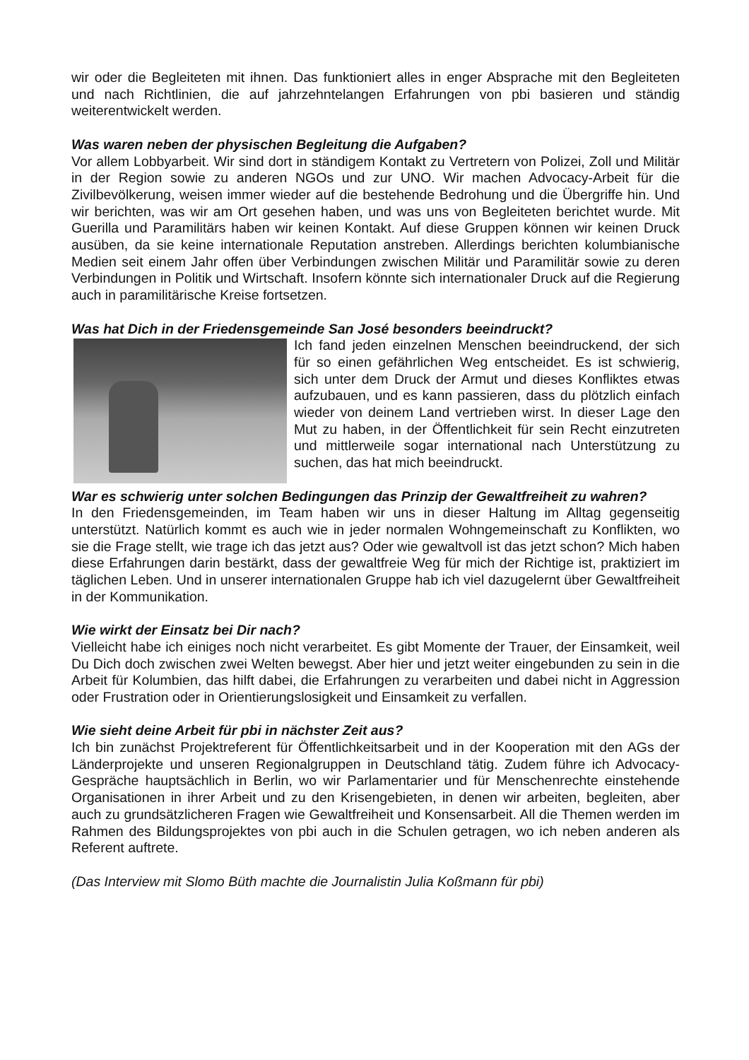wir oder die Begleiteten mit ihnen. Das funktioniert alles in enger Absprache mit den Begleiteten und nach Richtlinien, die auf jahrzehntelangen Erfahrungen von pbi basieren und ständig weiterentwickelt werden.
Was waren neben der physischen Begleitung die Aufgaben?
Vor allem Lobbyarbeit. Wir sind dort in ständigem Kontakt zu Vertretern von Polizei, Zoll und Militär in der Region sowie zu anderen NGOs und zur UNO. Wir machen Advocacy-Arbeit für die Zivilbevölkerung, weisen immer wieder auf die bestehende Bedrohung und die Übergriffe hin. Und wir berichten, was wir am Ort gesehen haben, und was uns von Begleiteten berichtet wurde. Mit Guerilla und Paramilitärs haben wir keinen Kontakt. Auf diese Gruppen können wir keinen Druck ausüben, da sie keine internationale Reputation anstreben. Allerdings berichten kolumbianische Medien seit einem Jahr offen über Verbindungen zwischen Militär und Paramilitär sowie zu deren Verbindungen in Politik und Wirtschaft. Insofern könnte sich internationaler Druck auf die Regierung auch in paramilitärische Kreise fortsetzen.
Was hat Dich in der Friedensgemeinde San José besonders beeindruckt?
Ich fand jeden einzelnen Menschen beeindruckend, der sich für so einen gefährlichen Weg entscheidet. Es ist schwierig, sich unter dem Druck der Armut und dieses Konfliktes etwas aufzubauen, und es kann passieren, dass du plötzlich einfach wieder von deinem Land vertrieben wirst. In dieser Lage den Mut zu haben, in der Öffentlichkeit für sein Recht einzutreten und mittlerweile sogar international nach Unterstützung zu suchen, das hat mich beeindruckt.
War es schwierig unter solchen Bedingungen das Prinzip der Gewaltfreiheit zu wahren?
In den Friedensgemeinden, im Team haben wir uns in dieser Haltung im Alltag gegenseitig unterstützt. Natürlich kommt es auch wie in jeder normalen Wohngemeinschaft zu Konflikten, wo sie die Frage stellt, wie trage ich das jetzt aus? Oder wie gewaltvoll ist das jetzt schon? Mich haben diese Erfahrungen darin bestärkt, dass der gewaltfreie Weg für mich der Richtige ist, praktiziert im täglichen Leben. Und in unserer internationalen Gruppe hab ich viel dazugelernt über Gewaltfreiheit in der Kommunikation.
Wie wirkt der Einsatz bei Dir nach?
Vielleicht habe ich einiges noch nicht verarbeitet. Es gibt Momente der Trauer, der Einsamkeit, weil Du Dich doch zwischen zwei Welten bewegst. Aber hier und jetzt weiter eingebunden zu sein in die Arbeit für Kolumbien, das hilft dabei, die Erfahrungen zu verarbeiten und dabei nicht in Aggression oder Frustration oder in Orientierungslosigkeit und Einsamkeit zu verfallen.
Wie sieht deine Arbeit für pbi in nächster Zeit aus?
Ich bin zunächst Projektreferent für Öffentlichkeitsarbeit und in der Kooperation mit den AGs der Länderprojekte und unseren Regionalgruppen in Deutschland tätig. Zudem führe ich Advocacy-Gespräche hauptsächlich in Berlin, wo wir Parlamentarier und für Menschenrechte einstehende Organisationen in ihrer Arbeit und zu den Krisengebieten, in denen wir arbeiten, begleiten, aber auch zu grundsätzlicheren Fragen wie Gewaltfreiheit und Konsensarbeit. All die Themen werden im Rahmen des Bildungsprojektes von pbi auch in die Schulen getragen, wo ich neben anderen als Referent auftrete.
(Das Interview mit Slomo Büth machte die Journalistin Julia Koßmann für pbi)